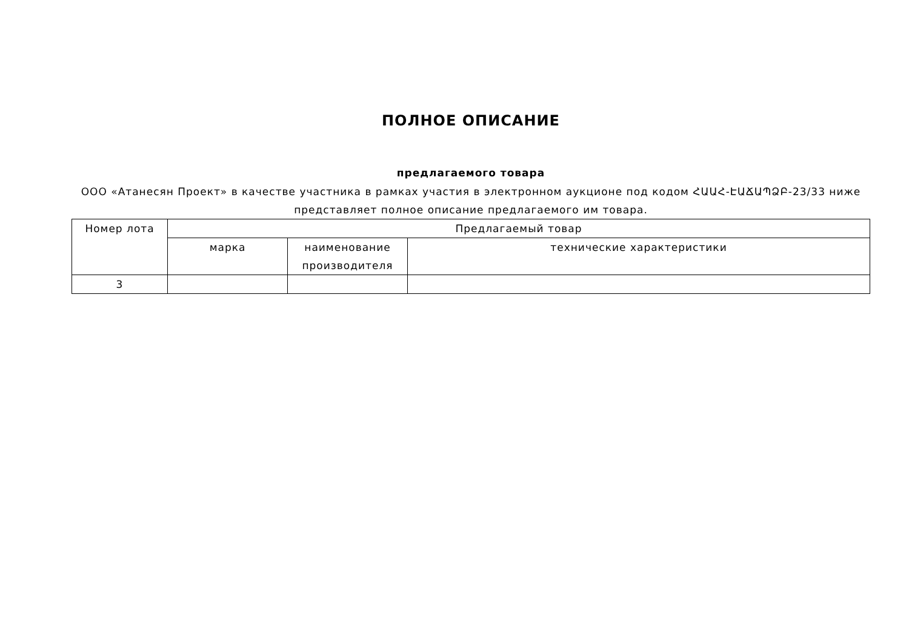ПОЛНОЕ ОПИСАНИЕ
предлагаемого товара
ООО «Атанесян Проект» в качестве участника в рамках участия в электронном аукционе под кодом ՀԱԱՀ-ԷԱՃԱՊՁԲ-23/33 ниже представляет полное описание предлагаемого им товара.
| Номер лота | Предлагаемый товар | | |
| --- | --- | --- | --- |
| | марка | наименование производителя | технические характеристики |
| 3 | | | |